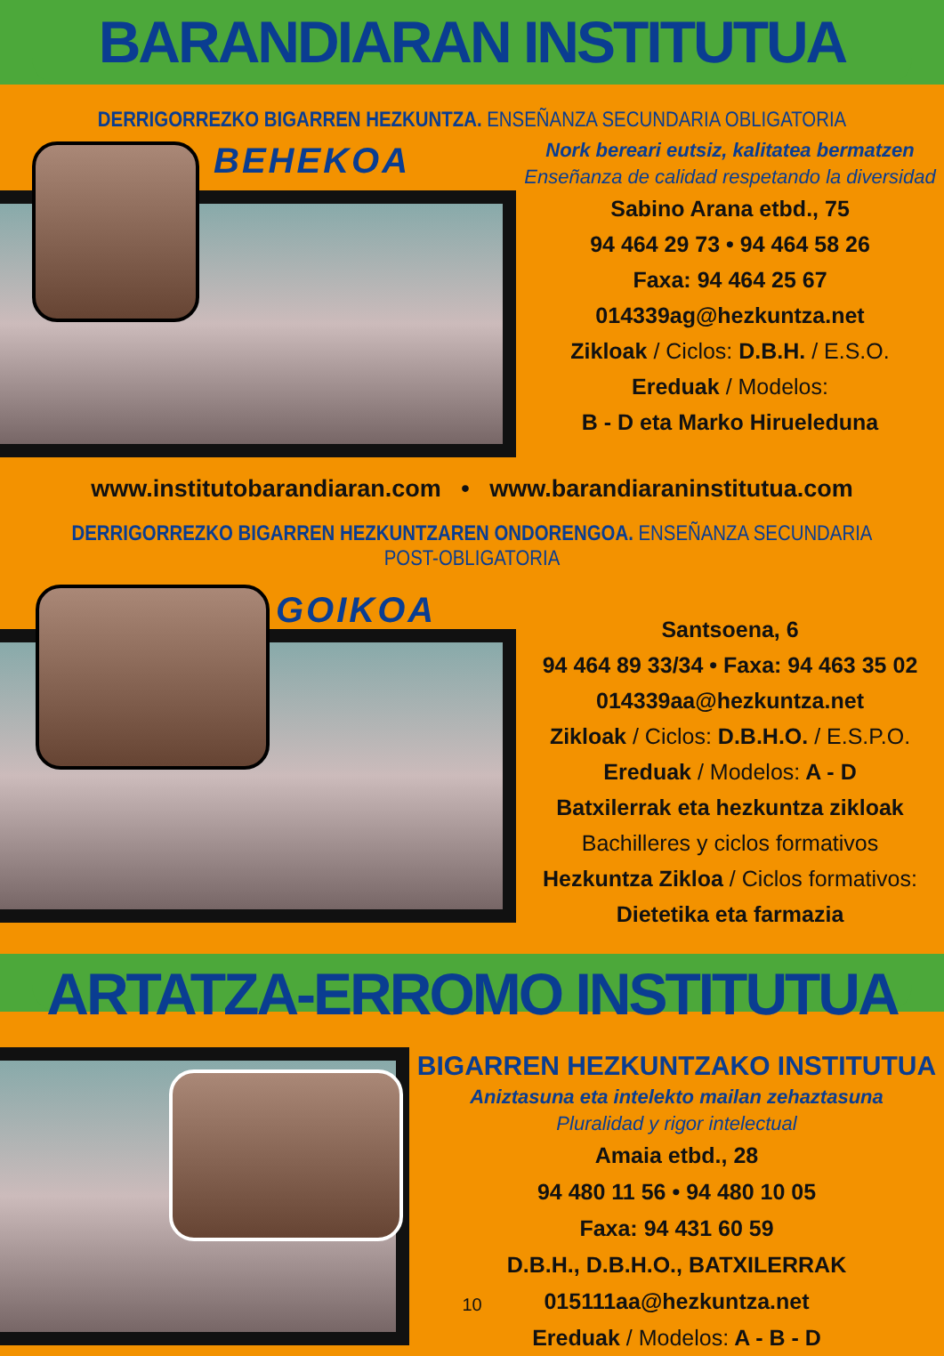BARANDIARAN INSTITUTUA
DERRIGORREZKO BIGARREN HEZKUNTZA. ENSEÑANZA SECUNDARIA OBLIGATORIA
BEHEKOA
Nork bereari eutsiz, kalitatea bermatzen
Enseñanza de calidad respetando la diversidad
Sabino Arana etbd., 75
94 464 29 73 • 94 464 58 26
Faxa: 94 464 25 67
014339ag@hezkuntza.net
Zikloak / Ciclos: D.B.H. / E.S.O.
Ereduak / Modelos:
B - D eta Marko Hirueleduna
www.institutobarandiaran.com • www.barandiaraninstitutua.com
DERRIGORREZKO BIGARREN HEZKUNTZAREN ONDORENGOA. ENSEÑANZA SECUNDARIA POST-OBLIGATORIA
GOIKOA
Santsoena, 6
94 464 89 33/34 • Faxa: 94 463 35 02
014339aa@hezkuntza.net
Zikloak / Ciclos: D.B.H.O. / E.S.P.O.
Ereduak / Modelos: A - D
Batxilerrak eta hezkuntza zikloak
Bachilleres y ciclos formativos
Hezkuntza Zikloa / Ciclos formativos:
Dietetika eta farmazia
ARTATZA-ERROMO INSTITUTUA
BIGARREN HEZKUNTZAKO INSTITUTUA
Aniztasuna eta intelekto mailan zehaztasuna
Pluralidad y rigor intelectual
Amaia etbd., 28
94 480 11 56 • 94 480 10 05
Faxa: 94 431 60 59
D.B.H., D.B.H.O., BATXILERRAK
015111aa@hezkuntza.net
Ereduak / Modelos: A - B - D
10